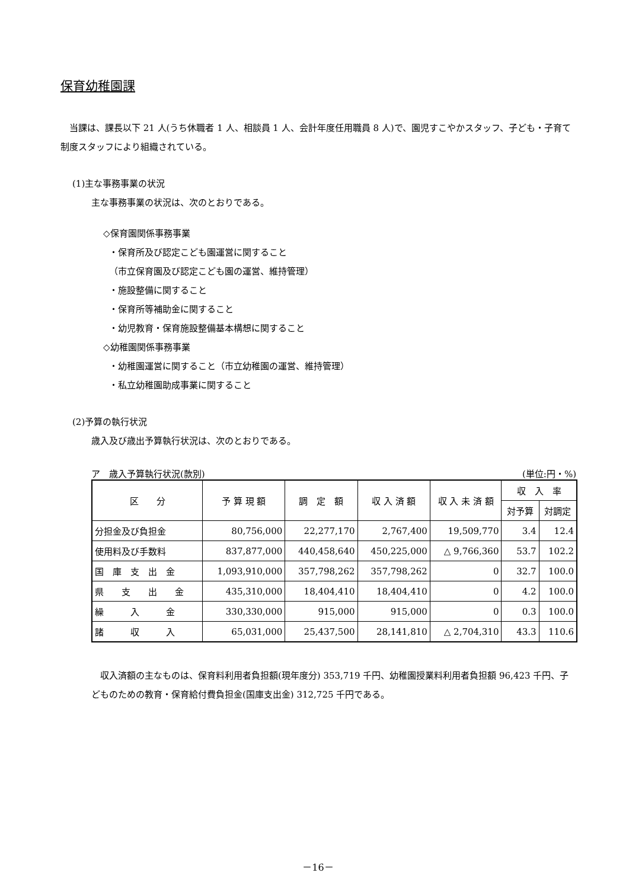保育幼稚園課
　当課は、課長以下 21 人(うち休職者 1 人、相談員 1 人、会計年度任用職員 8 人)で、園児すこやかスタッフ、子ども・子育て制度スタッフにより組織されている。
(1)主な事務事業の状況
主な事務事業の状況は、次のとおりである。
◇保育園関係事務事業
・保育所及び認定こども園運営に関すること
（市立保育園及び認定こども園の運営、維持管理）
・施設整備に関すること
・保育所等補助金に関すること
・幼児教育・保育施設整備基本構想に関すること
◇幼稚園関係事務事業
・幼稚園運営に関すること（市立幼稚園の運営、維持管理）
・私立幼稚園助成事業に関すること
(2)予算の執行状況
歳入及び歳出予算執行状況は、次のとおりである。
ア　歳入予算執行状況(款別) (単位:円・%)
| 区 分 | 予 算 現 額 | 調 定 額 | 収 入 済 額 | 収 入 未 済 額 | 収 入 率 | |
| --- | --- | --- | --- | --- | --- | --- |
| | | | | | 対予算 | 対調定 |
| 分担金及び負担金 | 80,756,000 | 22,277,170 | 2,767,400 | 19,509,770 | 3.4 | 12.4 |
| 使用料及び手数料 | 837,877,000 | 440,458,640 | 450,225,000 | △ 9,766,360 | 53.7 | 102.2 |
| 国 庫 支 出 金 | 1,093,910,000 | 357,798,262 | 357,798,262 | 0 | 32.7 | 100.0 |
| 県 支 出 金 | 435,310,000 | 18,404,410 | 18,404,410 | 0 | 4.2 | 100.0 |
| 繰 入 金 | 330,330,000 | 915,000 | 915,000 | 0 | 0.3 | 100.0 |
| 諸 収 入 | 65,031,000 | 25,437,500 | 28,141,810 | △ 2,704,310 | 43.3 | 110.6 |
　収入済額の主なものは、保育料利用者負担額(現年度分) 353,719 千円、幼稚園授業料利用者負担額 96,423 千円、子どものための教育・保育給付費負担金(国庫支出金) 312,725 千円である。
－16－